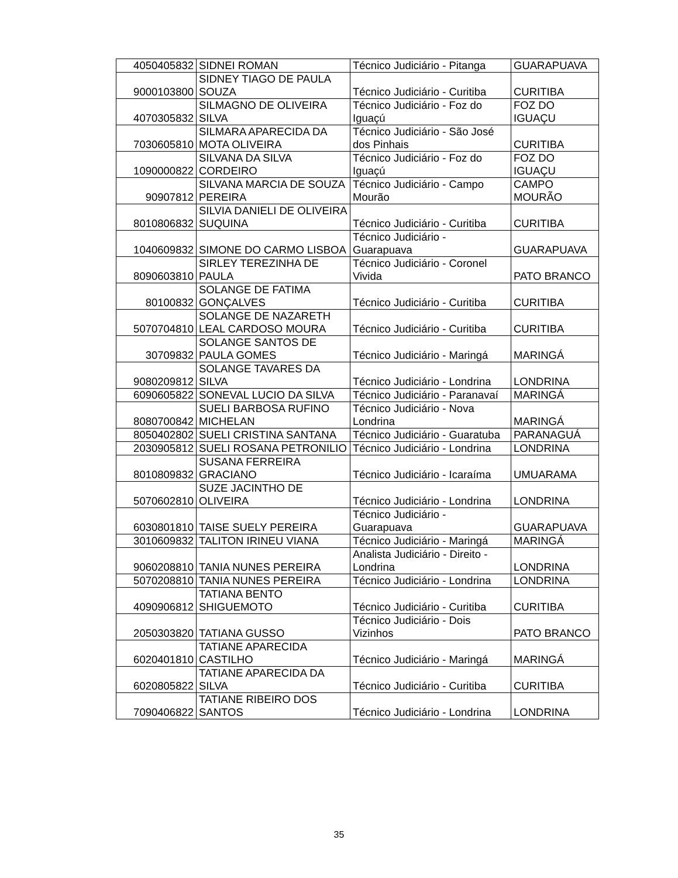| 4050405832 | SIDNEI ROMAN | Técnico Judiciário - Pitanga | GUARAPUAVA |
| 9000103800 | SIDNEY TIAGO DE PAULA SOUZA | Técnico Judiciário - Curitiba | CURITIBA |
| 4070305832 | SILMAGNO DE OLIVEIRA SILVA | Técnico Judiciário - Foz do Iguaçú | FOZ DO IGUAÇU |
| 7030605810 | SILMARA APARECIDA DA MOTA OLIVEIRA | Técnico Judiciário - São José dos Pinhais | CURITIBA |
| 1090000822 | SILVANA DA SILVA CORDEIRO | Técnico Judiciário - Foz do Iguaçú | FOZ DO IGUAÇU |
| 90907812 | SILVANA MARCIA DE SOUZA PEREIRA | Técnico Judiciário - Campo Mourão | CAMPO MOURÃO |
| 8010806832 | SILVIA DANIELI DE OLIVEIRA SUQUINA | Técnico Judiciário - Curitiba | CURITIBA |
| 1040609832 | SIMONE DO CARMO LISBOA | Técnico Judiciário - Guarapuava | GUARAPUAVA |
| 8090603810 | SIRLEY TEREZINHA DE PAULA | Técnico Judiciário - Coronel Vivida | PATO BRANCO |
| 80100832 | SOLANGE DE FATIMA GONÇALVES | Técnico Judiciário - Curitiba | CURITIBA |
| 5070704810 | SOLANGE DE NAZARETH LEAL CARDOSO MOURA | Técnico Judiciário - Curitiba | CURITIBA |
| 30709832 | SOLANGE SANTOS DE PAULA GOMES | Técnico Judiciário - Maringá | MARINGÁ |
| 9080209812 | SOLANGE TAVARES DA SILVA | Técnico Judiciário - Londrina | LONDRINA |
| 6090605822 | SONEVAL LUCIO DA SILVA | Técnico Judiciário - Paranavaí | MARINGÁ |
| 8080700842 | SUELI BARBOSA RUFINO MICHELAN | Técnico Judiciário - Nova Londrina | MARINGÁ |
| 8050402802 | SUELI CRISTINA SANTANA | Técnico Judiciário - Guaratuba | PARANAGUÁ |
| 2030905812 | SUELI ROSANA PETRONILIO | Técnico Judiciário - Londrina | LONDRINA |
| 8010809832 | SUSANA FERREIRA GRACIANO | Técnico Judiciário - Icaraíma | UMUARAMA |
| 5070602810 | SUZE JACINTHO DE OLIVEIRA | Técnico Judiciário - Londrina | LONDRINA |
| 6030801810 | TAISE SUELY PEREIRA | Técnico Judiciário - Guarapuava | GUARAPUAVA |
| 3010609832 | TALITON IRINEU VIANA | Técnico Judiciário - Maringá | MARINGÁ |
| 9060208810 | TANIA NUNES PEREIRA | Analista Judiciário - Direito - Londrina | LONDRINA |
| 5070208810 | TANIA NUNES PEREIRA | Técnico Judiciário - Londrina | LONDRINA |
| 4090906812 | TATIANA BENTO SHIGUEMOTO | Técnico Judiciário - Curitiba | CURITIBA |
| 2050303820 | TATIANA GUSSO | Técnico Judiciário - Dois Vizinhos | PATO BRANCO |
| 6020401810 | TATIANE APARECIDA CASTILHO | Técnico Judiciário - Maringá | MARINGÁ |
| 6020805822 | TATIANE APARECIDA DA SILVA | Técnico Judiciário - Curitiba | CURITIBA |
| 7090406822 | TATIANE RIBEIRO DOS SANTOS | Técnico Judiciário - Londrina | LONDRINA |
35